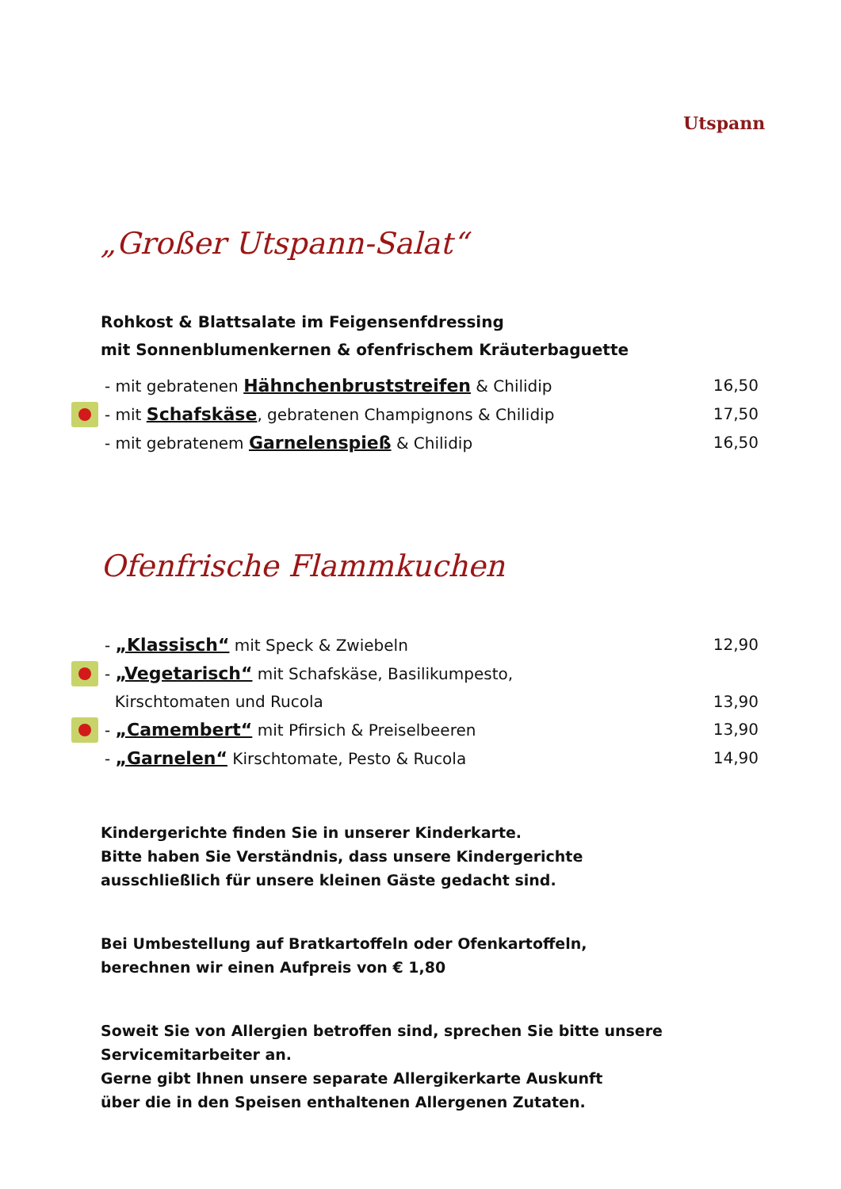Utspann
„Großer Utspann-Salat“
Rohkost & Blattsalate im Feigensenfdressing
mit Sonnenblumenkernen & ofenfrischem Kräuterbaguette
- mit gebratenen Hähnchenbruststreifen & Chilidip 16,50
- mit Schafskäse, gebratenen Champignons & Chilidip 17,50
- mit gebratenem Garnelenspieß & Chilidip 16,50
Ofenfrische Flammkuchen
- „Klassisch“ mit Speck & Zwiebeln 12,90
- „Vegetarisch“ mit Schafskäse, Basilikumpesto,
Kirschtomaten und Rucola 13,90
- „Camembert“ mit Pfirsich & Preiselbeeren 13,90
- „Garnelen“ Kirschtomate, Pesto & Rucola 14,90
Kindergerichte finden Sie in unserer Kinderkarte.
Bitte haben Sie Verständnis, dass unsere Kindergerichte
ausschließlich für unsere kleinen Gäste gedacht sind.
Bei Umbestellung auf Bratkartoffeln oder Ofenkartoffeln,
berechnen wir einen Aufpreis von € 1,80
Soweit Sie von Allergien betroffen sind, sprechen Sie bitte unsere
Servicemitarbeiter an.
Gerne gibt Ihnen unsere separate Allergikerkarte Auskunft
über die in den Speisen enthaltenen Allergenen Zutaten.